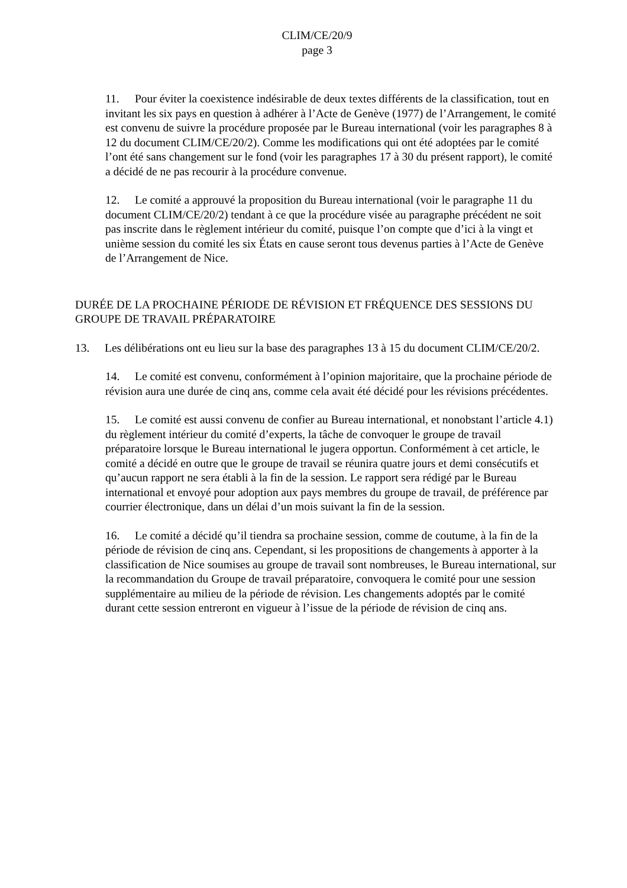CLIM/CE/20/9
page 3
11. Pour éviter la coexistence indésirable de deux textes différents de la classification, tout en invitant les six pays en question à adhérer à l’Acte de Genève (1977) de l’Arrangement, le comité est convenu de suivre la procédure proposée par le Bureau international (voir les paragraphes 8 à 12 du document CLIM/CE/20/2). Comme les modifications qui ont été adoptées par le comité l’ont été sans changement sur le fond (voir les paragraphes 17 à 30 du présent rapport), le comité a décidé de ne pas recourir à la procédure convenue.
12. Le comité a approuvé la proposition du Bureau international (voir le paragraphe 11 du document CLIM/CE/20/2) tendant à ce que la procédure visée au paragraphe précédent ne soit pas inscrite dans le règlement intérieur du comité, puisque l’on compte que d’ici à la vingt et unième session du comité les six États en cause seront tous devenus parties à l’Acte de Genève de l’Arrangement de Nice.
DURÉE DE LA PROCHAINE PÉRIODE DE RÉVISION ET FRÉQUENCE DES SESSIONS DU GROUPE DE TRAVAIL PRÉPARATOIRE
13. Les délibérations ont eu lieu sur la base des paragraphes 13 à 15 du document CLIM/CE/20/2.
14. Le comité est convenu, conformément à l’opinion majoritaire, que la prochaine période de révision aura une durée de cinq ans, comme cela avait été décidé pour les révisions précédentes.
15. Le comité est aussi convenu de confier au Bureau international, et nonobstant l’article 4.1) du règlement intérieur du comité d’experts, la tâche de convoquer le groupe de travail préparatoire lorsque le Bureau international le jugera opportun. Conformément à cet article, le comité a décidé en outre que le groupe de travail se réunira quatre jours et demi consécutifs et qu’aucun rapport ne sera établi à la fin de la session. Le rapport sera rédigé par le Bureau international et envoyé pour adoption aux pays membres du groupe de travail, de préférence par courrier électronique, dans un délai d’un mois suivant la fin de la session.
16. Le comité a décidé qu’il tiendra sa prochaine session, comme de coutume, à la fin de la période de révision de cinq ans. Cependant, si les propositions de changements à apporter à la classification de Nice soumises au groupe de travail sont nombreuses, le Bureau international, sur la recommandation du Groupe de travail préparatoire, convoquera le comité pour une session supplémentaire au milieu de la période de révision. Les changements adoptés par le comité durant cette session entreront en vigueur à l’issue de la période de révision de cinq ans.